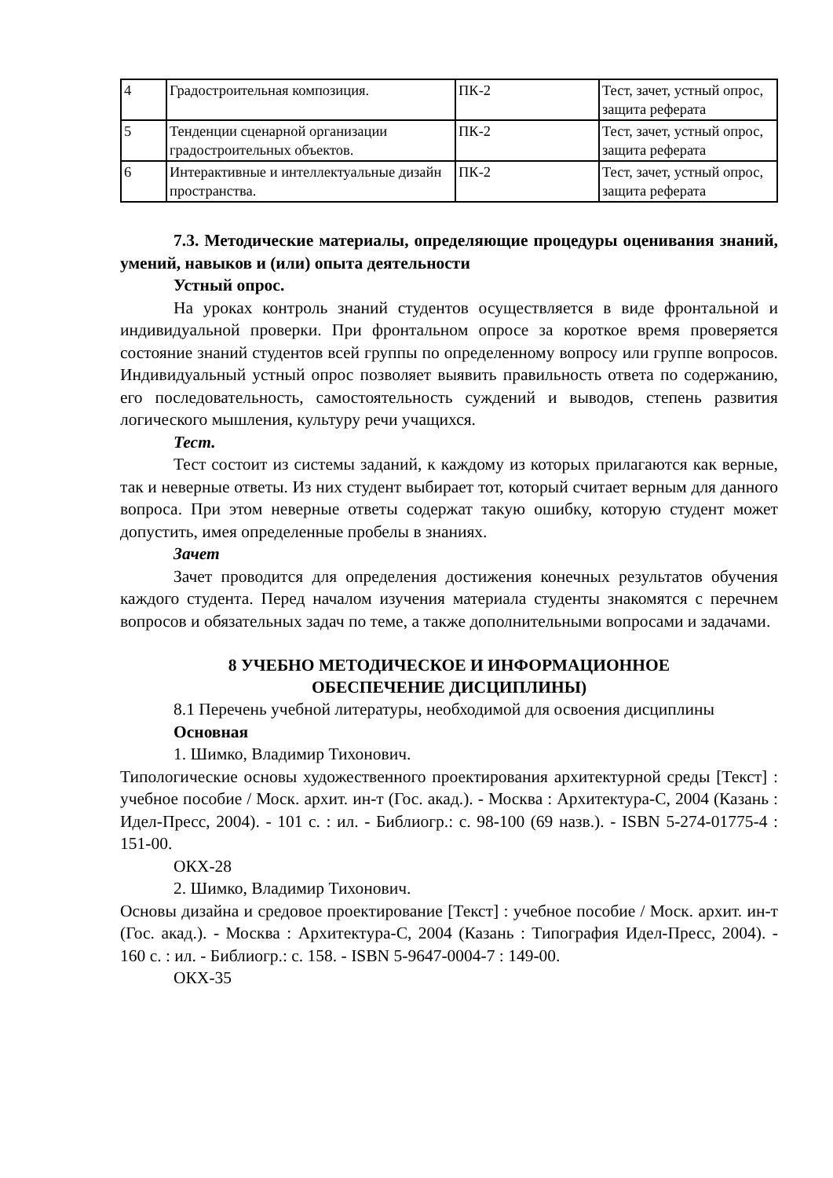| 4 | Градостроительная композиция. | ПК-2 | Тест, зачет, устный опрос, защита реферата |
| 5 | Тенденции сценарной организации градостроительных объектов. | ПК-2 | Тест, зачет, устный опрос, защита реферата |
| 6 | Интерактивные и интеллектуальные дизайн пространства. | ПК-2 | Тест, зачет, устный опрос, защита реферата |
7.3. Методические материалы, определяющие процедуры оценивания знаний, умений, навыков и (или) опыта деятельности
Устный опрос.
На уроках контроль знаний студентов осуществляется в виде фронтальной и индивидуальной проверки. При фронтальном опросе за короткое время проверяется состояние знаний студентов всей группы по определенному вопросу или группе вопросов. Индивидуальный устный опрос позволяет выявить правильность ответа по содержанию, его последовательность, самостоятельность суждений и выводов, степень развития логического мышления, культуру речи учащихся.
Тест.
Тест состоит из системы заданий, к каждому из которых прилагаются как верные, так и неверные ответы. Из них студент выбирает тот, который считает верным для данного вопроса. При этом неверные ответы содержат такую ошибку, которую студент может допустить, имея определенные пробелы в знаниях.
Зачет
Зачет проводится для определения достижения конечных результатов обучения каждого студента. Перед началом изучения материала студенты знакомятся с перечнем вопросов и обязательных задач по теме, а также дополнительными вопросами и задачами.
8 УЧЕБНО МЕТОДИЧЕСКОЕ И ИНФОРМАЦИОННОЕ
ОБЕСПЕЧЕНИЕ ДИСЦИПЛИНЫ)
8.1 Перечень учебной литературы, необходимой для освоения дисциплины
Основная
1. Шимко, Владимир Тихонович.
Типологические основы художественного проектирования архитектурной среды [Текст] : учебное пособие / Моск. архит. ин-т (Гос. акад.). - Москва : Архитектура-С, 2004 (Казань : Идел-Пресс, 2004). - 101 с. : ил. - Библиогр.: с. 98-100 (69 назв.). - ISBN 5-274-01775-4 : 151-00.
ОКХ-28
2. Шимко, Владимир Тихонович.
Основы дизайна и средовое проектирование [Текст] : учебное пособие / Моск. архит. ин-т (Гос. акад.). - Москва : Архитектура-С, 2004 (Казань : Типография Идел-Пресс, 2004). - 160 с. : ил. - Библиогр.: с. 158. - ISBN 5-9647-0004-7 : 149-00.
ОКХ-35